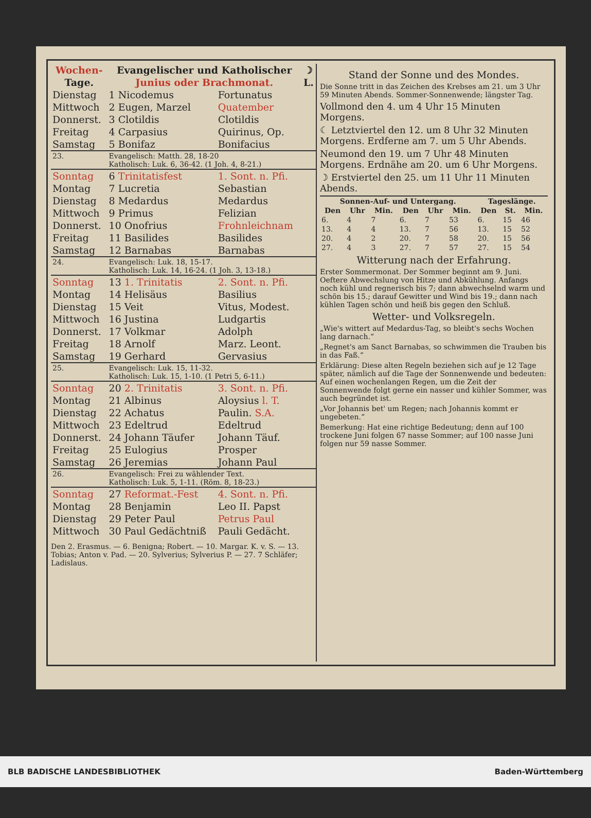| Wochen- | Evangelischer und Katholischer | | ☽ |
| --- | --- | --- | --- |
| Tage. | Junius oder Brachmonat. | | L. |
| Dienstag | 1 Nicodemus | Fortunatus | |
| Mittwoch | 2 Eugen, Marzel | Quatember | |
| Donnerst. | 3 Clotildis | Clotildis | |
| Freitag | 4 Carpasius | Quirinus, Op. | |
| Samstag | 5 Bonifaz | Bonifacius | |
| 23. | Evangelisch: Matth. 28, 18-20 Katholisch: Luk. 6, 36-42. (1 Joh. 4, 8-21.) | | |
| Sonntag | 6 Trinitatisfest | 1. Sont. n. Pfi. | |
| Montag | 7 Lucretia | Sebastian | |
| Dienstag | 8 Medardus | Medardus | |
| Mittwoch | 9 Primus | Felizian | |
| Donnerst. | 10 Onofrius | Frohnleichnam | |
| Freitag | 11 Basilides | Basilides | |
| Samstag | 12 Barnabas | Barnabas | |
| 24. | Evangelisch: Luk. 18, 15-17. Katholisch: Luk. 14, 16-24. (1 Joh. 3, 13-18.) | | |
| Sonntag | 13 1. Trinitatis | 2. Sont. n. Pfi. | |
| Montag | 14 Helisäus | Basilius | |
| Dienstag | 15 Veit | Vitus, Modest. | |
| Mittwoch | 16 Justina | Ludgartis | |
| Donnerst. | 17 Volkmar | Adolph | |
| Freitag | 18 Arnolf | Marz. Leont. | |
| Samstag | 19 Gerhard | Gervasius | |
| 25. | Evangelisch: Luk. 15, 11-32. Katholisch: Luk. 15, 1-10. (1 Petri 5, 6-11.) | | |
| Sonntag | 20 2. Trinitatis | 3. Sont. n. Pfi. | |
| Montag | 21 Albinus | Aloysius l. T. | |
| Dienstag | 22 Achatus | Paulin. S.A. | |
| Mittwoch | 23 Edeltrud | Edeltrud | |
| Donnerst. | 24 Johann Täufer | Johann Täuf. | |
| Freitag | 25 Eulogius | Prosper | |
| Samstag | 26 Jeremias | Johann Paul | |
| 26. | Evangelisch: Frei zu wählender Text. Katholisch: Luk. 5, 1-11. (Röm. 8, 18-23.) | | |
| Sonntag | 27 Reformat.-Fest | 4. Sont. n. Pfi. | |
| Montag | 28 Benjamin | Leo II. Papst | |
| Dienstag | 29 Peter Paul | Petrus Paul | |
| Mittwoch | 30 Paul Gedächtniß | Pauli Gedächt. | |
Den 2. Erasmus. — 6. Benigna; Robert. — 10. Margar. K. v. S. — 13. Tobias; Anton v. Pad. — 20. Sylverius; Sylverius P. — 27. 7 Schläfer; Ladislaus.
Stand der Sonne und des Mondes.
Die Sonne tritt in das Zeichen des Krebses am 21. um 3 Uhr 59 Minuten Abends. Sommer-Sonnenwende; längster Tag.
Vollmond den 4. um 4 Uhr 15 Minuten Morgens.
☾ Letztviertel den 12. um 8 Uhr 32 Minuten Morgens. Erdferne am 7. um 5 Uhr Abends.
Neumond den 19. um 7 Uhr 48 Minuten Morgens. Erdnähe am 20. um 6 Uhr Morgens.
☽ Erstviertel den 25. um 11 Uhr 11 Minuten Abends.
| Sonnen-Auf- und Untergang. | | | | | | Tageslänge. | | |
| --- | --- | --- | --- | --- | --- | --- | --- | --- |
| Den | Uhr | Min. | Den | Uhr | Min. | Den | St. | Min. |
| 6. | 4 | 7 | 6. | 7 | 53 | 6. | 15 | 46 |
| 13. | 4 | 4 | 13. | 7 | 56 | 13. | 15 | 52 |
| 20. | 4 | 2 | 20. | 7 | 58 | 20. | 15 | 56 |
| 27. | 4 | 3 | 27. | 7 | 57 | 27. | 15 | 54 |
Witterung nach der Erfahrung.
Erster Sommermonat. Der Sommer beginnt am 9. Juni. Oeftere Abwechslung von Hitze und Abkühlung. Anfangs noch kühl und regnerisch bis 7; dann abwechselnd warm und schön bis 15.; darauf Gewitter und Wind bis 19.; dann nach kühlen Tagen schön und heiß bis gegen den Schluß.
Wetter- und Volksregeln.
„Wie's wittert auf Medardus-Tag, so bleibt's sechs Wochen lang darnach.“
„Regnet's am Sanct Barnabas, so schwimmen die Trauben bis in das Faß.“
Erklärung: Diese alten Regeln beziehen sich auf je 12 Tage später, nämlich auf die Tage der Sonnenwende und bedeuten: Auf einen wochenlangen Regen, um die Zeit der Sonnenwende folgt gerne ein nasser und kühler Sommer, was auch begründet ist.
„Vor Johannis bet' um Regen; nach Johannis kommt er ungebeten.“
Bemerkung: Hat eine richtige Bedeutung; denn auf 100 trockene Juni folgen 67 nasse Sommer; auf 100 nasse Juni folgen nur 59 nasse Sommer.
BLB BADISCHE LANDESBIBLIOTHEK Baden-Württemberg